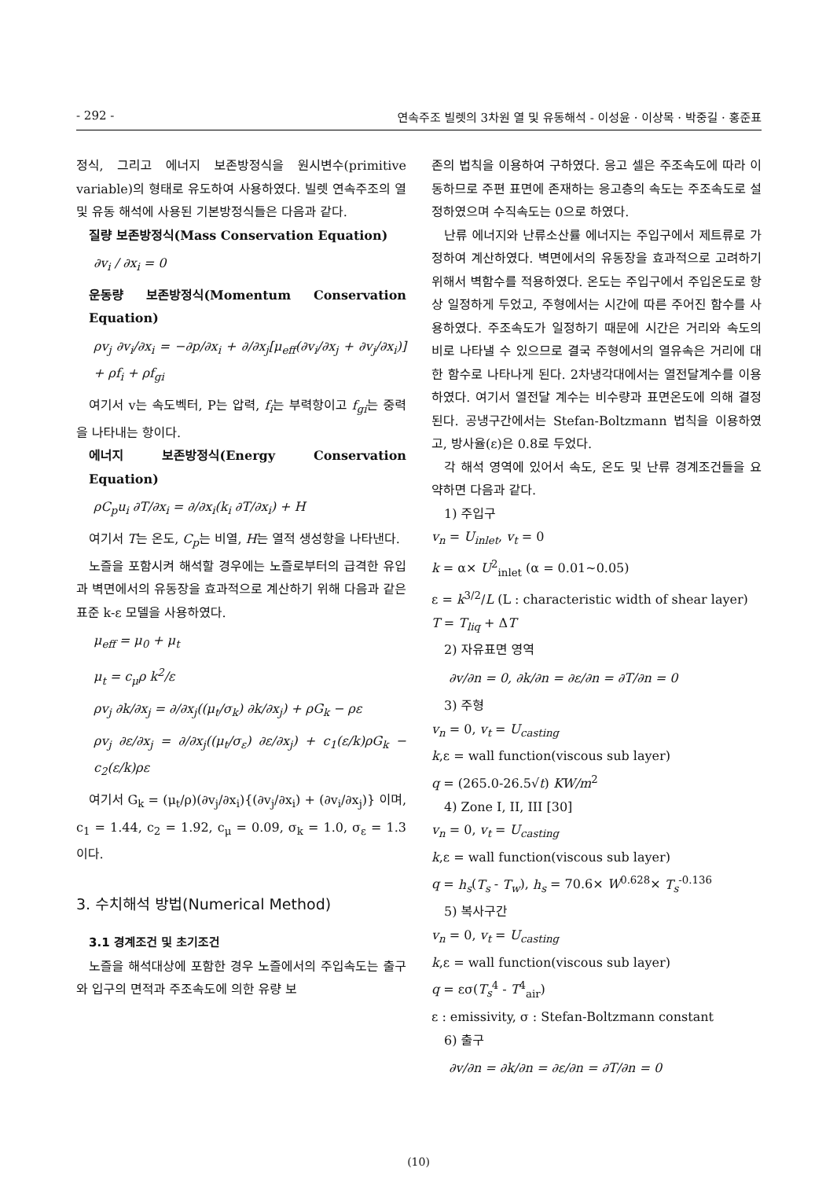- 292 - 연속주조 빌렛의 3차원 열 및 유동해석 - 이성윤 · 이상목 · 박중길 · 홍준표
정식, 그리고 에너지 보존방정식을 원시변수(primitive variable)의 형태로 유도하여 사용하였다. 빌렛 연속주조의 열 및 유동 해석에 사용된 기본방정식들은 다음과 같다.
질량 보존방정식(Mass Conservation Equation)
∂v<sub>i</sub> / ∂x<sub>i</sub> = 0
운동량 보존방정식(Momentum Conservation Equation)
ρv<sub>j</sub> ∂v<sub>i</sub>/∂x<sub>i</sub> = −∂p/∂x<sub>i</sub> + ∂/∂x<sub>j</sub>[μ<sub>eff</sub>(∂v<sub>i</sub>/∂x<sub>j</sub> + ∂v<sub>j</sub>/∂x<sub>i</sub>)] + ρf<sub>i</sub> + ρf<sub>gi</sub>
여기서 v는 속도벡터, P는 압력, f<sub>i</sub>는 부력항이고 f<sub>gi</sub>는 중력을 나타내는 항이다.
에너지 보존방정식(Energy Conservation Equation)
ρC<sub>p</sub>u<sub>i</sub> ∂T/∂x<sub>i</sub> = ∂/∂x<sub>i</sub>(k<sub>i</sub> ∂T/∂x<sub>i</sub>) + H
여기서 T는 온도, C<sub>p</sub>는 비열, H는 열적 생성항을 나타낸다.
노즐을 포함시켜 해석할 경우에는 노즐로부터의 급격한 유입과 벽면에서의 유동장을 효과적으로 계산하기 위해 다음과 같은 표준 k-ε 모델을 사용하였다.
μ<sub>eff</sub> = μ<sub>0</sub> + μ<sub>t</sub>
μ<sub>t</sub> = c<sub>μ</sub>ρ k<sup>2</sup>/ε
ρv<sub>j</sub> ∂k/∂x<sub>j</sub> = ∂/∂x<sub>j</sub>((μ<sub>t</sub>/σ<sub>k</sub>) ∂k/∂x<sub>j</sub>) + ρG<sub>k</sub> − ρε
ρv<sub>j</sub> ∂ε/∂x<sub>j</sub> = ∂/∂x<sub>j</sub>((μ<sub>t</sub>/σ<sub>ε</sub>) ∂ε/∂x<sub>j</sub>) + c<sub>1</sub>(ε/k)ρG<sub>k</sub> − c<sub>2</sub>(ε/k)ρε
여기서 G<sub>k</sub> = (μ<sub>t</sub>/ρ)(∂v<sub>j</sub>/∂x<sub>i</sub>){(∂v<sub>j</sub>/∂x<sub>i</sub>) + (∂v<sub>i</sub>/∂x<sub>j</sub>)} 이며, c<sub>1</sub> = 1.44, c<sub>2</sub> = 1.92, c<sub>μ</sub> = 0.09, σ<sub>k</sub> = 1.0, σ<sub>ε</sub> = 1.3 이다.
3. 수치해석 방법(Numerical Method)
3.1 경계조건 및 초기조건
노즐을 해석대상에 포함한 경우 노즐에서의 주입속도는 출구와 입구의 면적과 주조속도에 의한 유량 보
존의 법칙을 이용하여 구하였다. 응고 셀은 주조속도에 따라 이동하므로 주편 표면에 존재하는 응고층의 속도는 주조속도로 설정하였으며 수직속도는 0으로 하였다.
난류 에너지와 난류소산률 에너지는 주입구에서 제트류로 가정하여 계산하였다. 벽면에서의 유동장을 효과적으로 고려하기 위해서 벽함수를 적용하였다. 온도는 주입구에서 주입온도로 항상 일정하게 두었고, 주형에서는 시간에 따른 주어진 함수를 사용하였다. 주조속도가 일정하기 때문에 시간은 거리와 속도의 비로 나타낼 수 있으므로 결국 주형에서의 열유속은 거리에 대한 함수로 나타나게 된다. 2차냉각대에서는 열전달계수를 이용하였다. 여기서 열전달 계수는 비수량과 표면온도에 의해 결정된다. 공냉구간에서는 Stefan-Boltzmann 법칙을 이용하였고, 방사율(ε)은 0.8로 두었다.
각 해석 영역에 있어서 속도, 온도 및 난류 경계조건들을 요약하면 다음과 같다.
1) 주입구
v<sub>n</sub> = U<sub>inlet</sub>, v<sub>t</sub> = 0
k = α× U<sup>2</sup><sub>inlet</sub> (α = 0.01~0.05)
ε = k<sup>3/2</sup>/L (L : characteristic width of shear layer)
T = T<sub>liq</sub> + ΔT
2) 자유표면 영역
∂v/∂n = 0, ∂k/∂n = ∂ε/∂n = ∂T/∂n = 0
3) 주형
v<sub>n</sub> = 0, v<sub>t</sub> = U<sub>casting</sub>
k,ε = wall function(viscous sub layer)
q = (265.0-26.5√t) KW/m<sup>2</sup>
4) Zone I, II, III [30]
v<sub>n</sub> = 0, v<sub>t</sub> = U<sub>casting</sub>
k,ε = wall function(viscous sub layer)
q = h<sub>s</sub>(T<sub>s</sub> - T<sub>w</sub>), h<sub>s</sub> = 70.6× W<sup>0.628</sup>× T<sub>s</sub><sup>-0.136</sup>
5) 복사구간
v<sub>n</sub> = 0, v<sub>t</sub> = U<sub>casting</sub>
k,ε = wall function(viscous sub layer)
q = εσ(T<sub>s</sub><sup>4</sup> - T<sup>4</sup><sub>air</sub>)
ε : emissivity, σ : Stefan-Boltzmann constant
6) 출구
∂v/∂n = ∂k/∂n = ∂ε/∂n = ∂T/∂n = 0
(10)